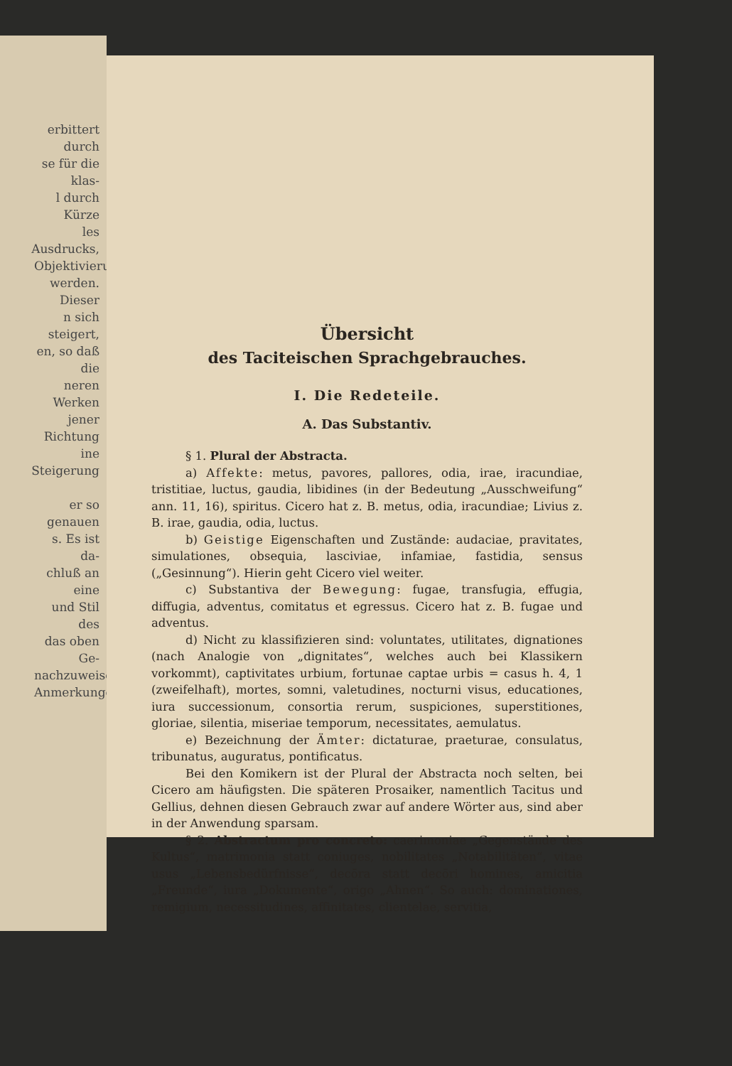erbittert durch
se für die klas-
l durch Kürze
les Ausdrucks,
Objektivierung
werden. Dieser
n sich steigert,
en, so daß die
neren Werken
jener Richtung
ine Steigerung
er so genauen
s. Es ist da-
chluß an eine
und Stil des
das oben Ge-
nachzuweisen,
Anmerkungen
Übersicht
des Taciteischen Sprachgebrauches.
I. Die Redeteile.
A. Das Substantiv.
§ 1. Plural der Abstracta.
a) Affekte: metus, pavores, pallores, odia, irae, iracundiae, tristitiae, luctus, gaudia, libidines (in der Bedeutung „Ausschweifung“ ann. 11, 16), spiritus. Cicero hat z. B. metus, odia, iracundiae; Livius z. B. irae, gaudia, odia, luctus.
b) Geistige Eigenschaften und Zustände: audaciae, pravitates, simulationes, obsequia, lasciviae, infamiae, fastidia, sensus („Gesinnung“). Hierin geht Cicero viel weiter.
c) Substantiva der Bewegung: fugae, transfugia, effugia, diffugia, adventus, comitatus et egressus. Cicero hat z. B. fugae und adventus.
d) Nicht zu klassifizieren sind: voluntates, utilitates, dignationes (nach Analogie von „dignitates“, welches auch bei Klassikern vorkommt), captivitates urbium, fortunae captae urbis = casus h. 4, 1 (zweifelhaft), mortes, somni, valetudines, nocturni visus, educationes, iura successionum, consortia rerum, suspiciones, superstitiones, gloriae, silentia, miseriae temporum, necessitates, aemulatus.
e) Bezeichnung der Ämter: dictaturae, praeturae, consulatus, tribunatus, auguratus, pontificatus.
Bei den Komikern ist der Plural der Abstracta noch selten, bei Cicero am häufigsten. Die späteren Prosaiker, namentlich Tacitus und Gellius, dehnen diesen Gebrauch zwar auf andere Wörter aus, sind aber in der Anwendung sparsam.
§ 2. Abstractum pro concreto: caerimoniae „Gegenstände des Kultus“, matrimonia statt coniuges, nobilitates „Notabilitäten“, vitae usus „Lebensbedürfnisse“, decōra statt decōri homines, amicitia „Freunde“, iura „Dokumente“, origo „Ahnen“. So auch: dominationes, remigium, necessitudines, affinitates, clientelae, servitia,